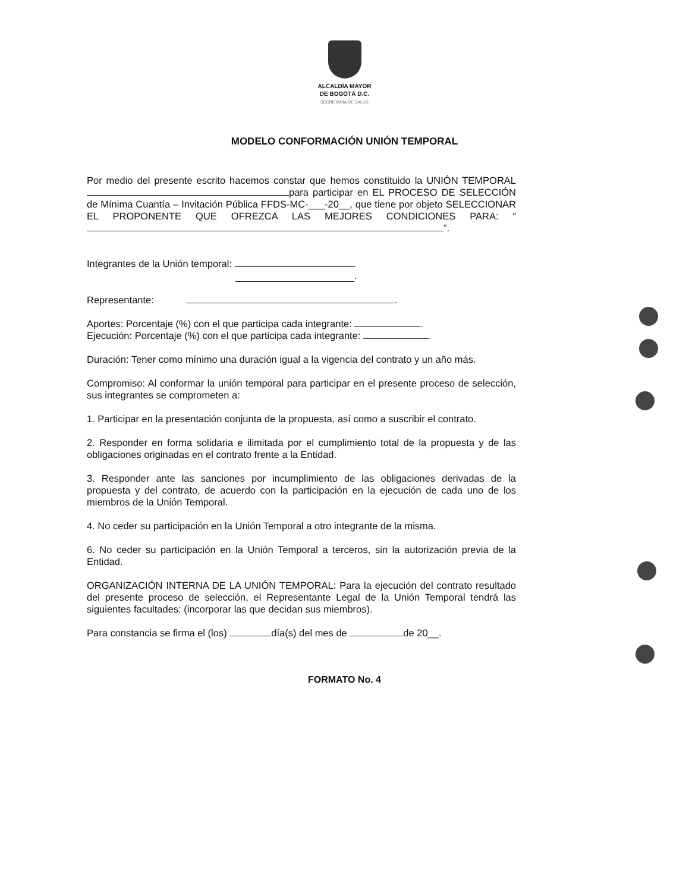ALCALDÍA MAYOR
DE BOGOTÁ D.C.
SECRETARÍA DE SALUD
MODELO CONFORMACIÓN UNIÓN TEMPORAL
Por medio del presente escrito hacemos constar que hemos constituido la UNIÓN TEMPORAL para participar en EL PROCESO DE SELECCIÓN de Mínima Cuantía – Invitación Pública FFDS-MC-___-20__, que tiene por objeto SELECCIONAR EL PROPONENTE QUE OFREZCA LAS MEJORES CONDICIONES PARA: “ ”.
Integrantes de la Unión temporal: .
.
Representante: .
Aportes: Porcentaje (%) con el que participa cada integrante: .
Ejecución: Porcentaje (%) con el que participa cada integrante: .
Duración: Tener como mínimo una duración igual a la vigencia del contrato y un año más.
Compromiso: Al conformar la unión temporal para participar en el presente proceso de selección, sus integrantes se comprometen a:
1. Participar en la presentación conjunta de la propuesta, así como a suscribir el contrato.
2. Responder en forma solidaria e ilimitada por el cumplimiento total de la propuesta y de las obligaciones originadas en el contrato frente a la Entidad.
3. Responder ante las sanciones por incumplimiento de las obligaciones derivadas de la propuesta y del contrato, de acuerdo con la participación en la ejecución de cada uno de los miembros de la Unión Temporal.
4. No ceder su participación en la Unión Temporal a otro integrante de la misma.
6. No ceder su participación en la Unión Temporal a terceros, sin la autorización previa de la Entidad.
ORGANIZACIÓN INTERNA DE LA UNIÓN TEMPORAL: Para la ejecución del contrato resultado del presente proceso de selección, el Representante Legal de la Unión Temporal tendrá las siguientes facultades: (incorporar las que decidan sus miembros).
Para constancia se firma el (los) día(s) del mes de de 20__.
FORMATO No. 4